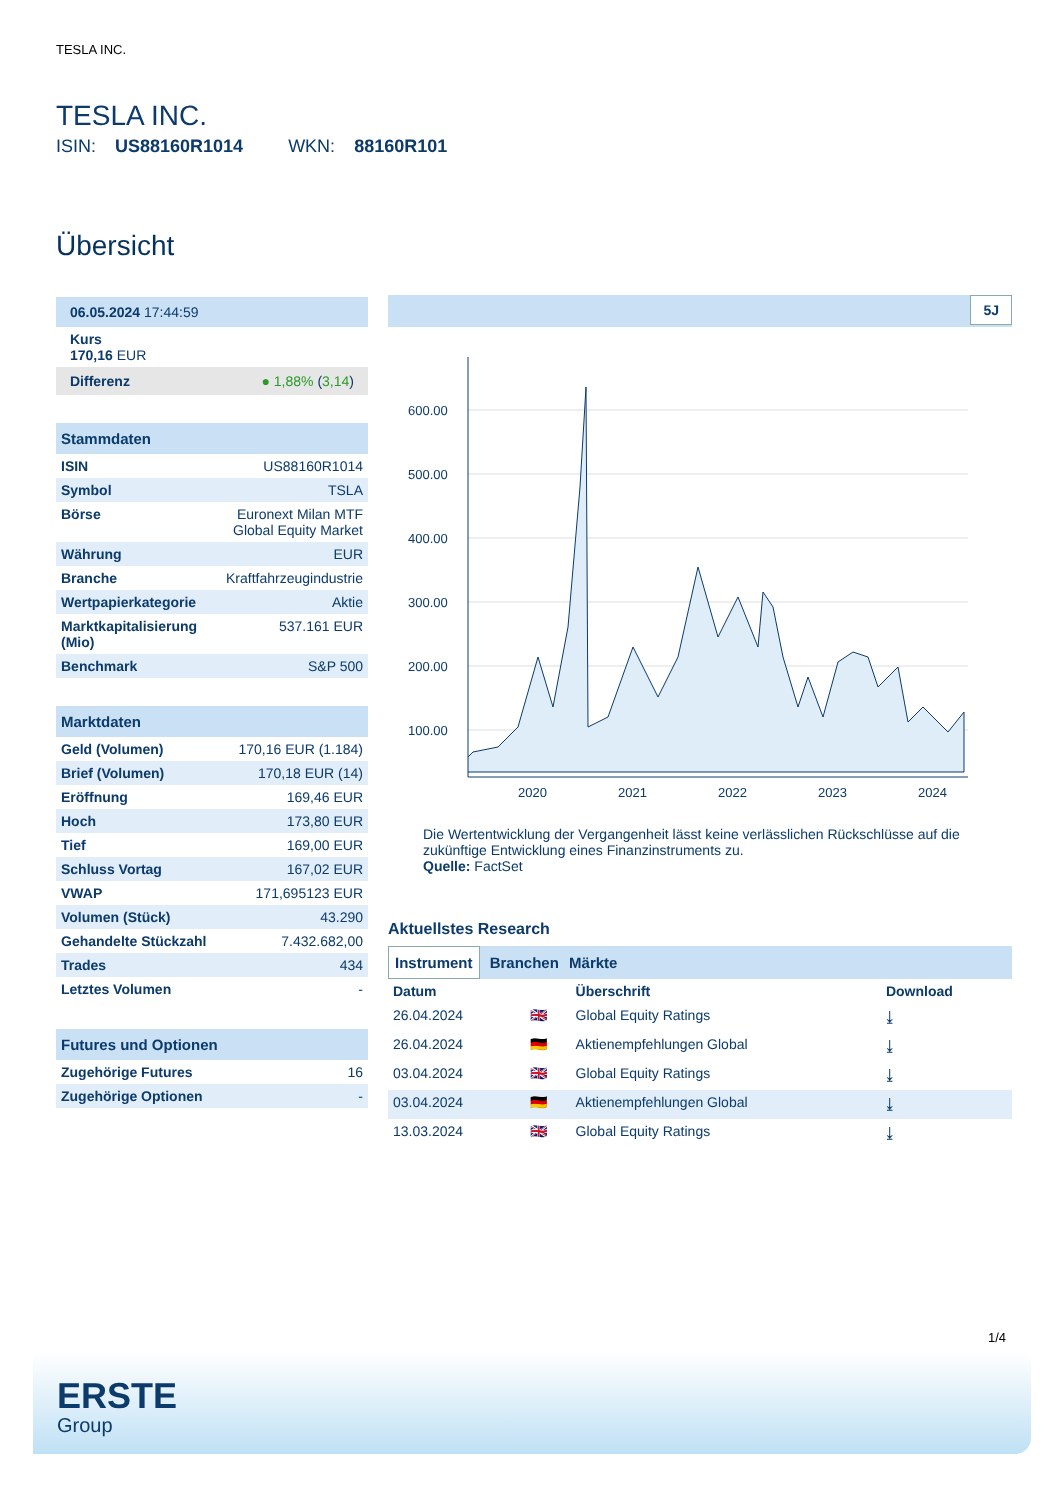TESLA INC.
TESLA INC.
ISIN: US88160R1014 WKN: 88160R101
Übersicht
06.05.2024 17:44:59
Kurs
170,16 EUR
Differenz ● 1,88% (3,14)
Stammdaten
| ISIN | US88160R1014 |
| Symbol | TSLA |
| Börse | Euronext Milan MTF Global Equity Market |
| Währung | EUR |
| Branche | Kraftfahrzeugindustrie |
| Wertpapierkategorie | Aktie |
| Marktkapitalisierung (Mio) | 537.161 EUR |
| Benchmark | S&P 500 |
Marktdaten
| Geld (Volumen) | 170,16 EUR (1.184) |
| Brief (Volumen) | 170,18 EUR (14) |
| Eröffnung | 169,46 EUR |
| Hoch | 173,80 EUR |
| Tief | 169,00 EUR |
| Schluss Vortag | 167,02 EUR |
| VWAP | 171,695123 EUR |
| Volumen (Stück) | 43.290 |
| Gehandelte Stückzahl | 7.432.682,00 |
| Trades | 434 |
| Letztes Volumen | - |
Futures und Optionen
| Zugehörige Futures | 16 |
| Zugehörige Optionen | - |
5J
600.00
500.00
400.00
300.00
200.00
100.00
2020
2021
2022
2023
2024
Die Wertentwicklung der Vergangenheit lässt keine verlässlichen Rückschlüsse auf die zukünftige Entwicklung eines Finanzinstruments zu.
Quelle: FactSet
Aktuellstes Research
Instrument Branchen Märkte
| Datum | | Überschrift | Download |
| --- | --- | --- | --- |
| 26.04.2024 | 🇬🇧 | Global Equity Ratings | ⤓ |
| 26.04.2024 | 🇩🇪 | Aktienempfehlungen Global | ⤓ |
| 03.04.2024 | 🇬🇧 | Global Equity Ratings | ⤓ |
| 03.04.2024 | 🇩🇪 | Aktienempfehlungen Global | ⤓ |
| 13.03.2024 | 🇬🇧 | Global Equity Ratings | ⤓ |
1/4
ERSTE
Group